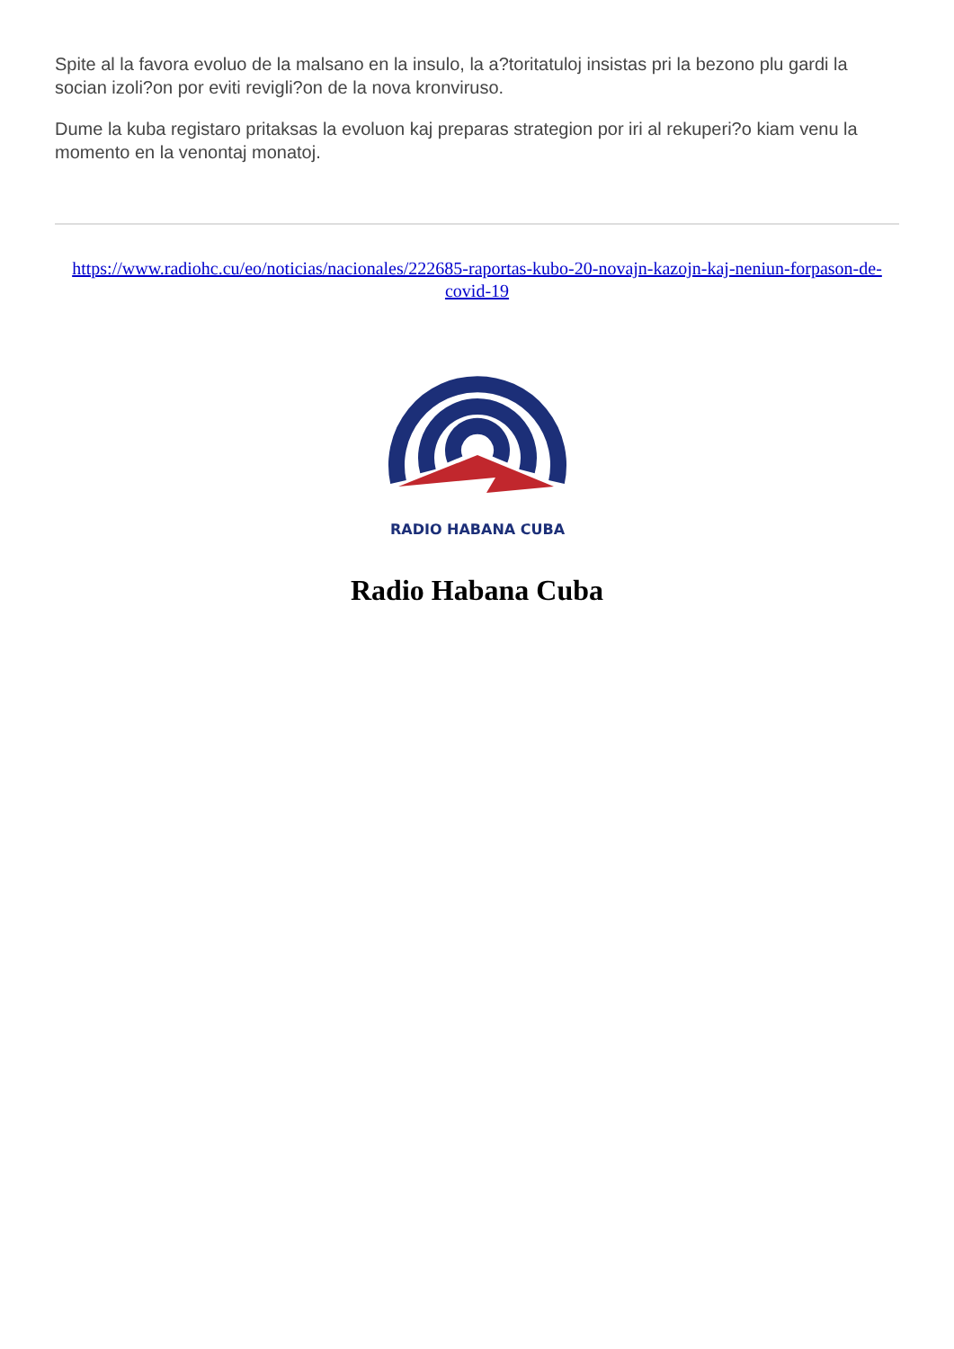Spite al la favora evoluo de la malsano en la insulo, la a?toritatuloj insistas pri la bezono plu gardi la socian izoli?on por eviti revigli?on de la nova kronviruso.
Dume la kuba registaro pritaksas la evoluon kaj preparas strategion por iri al rekuperi?o kiam venu la momento en la venontaj monatoj.
https://www.radiohc.cu/eo/noticias/nacionales/222685-raportas-kubo-20-novajn-kazojn-kaj-neniun-forpason-de-covid-19
RADIO HABANA CUBA
Radio Habana Cuba